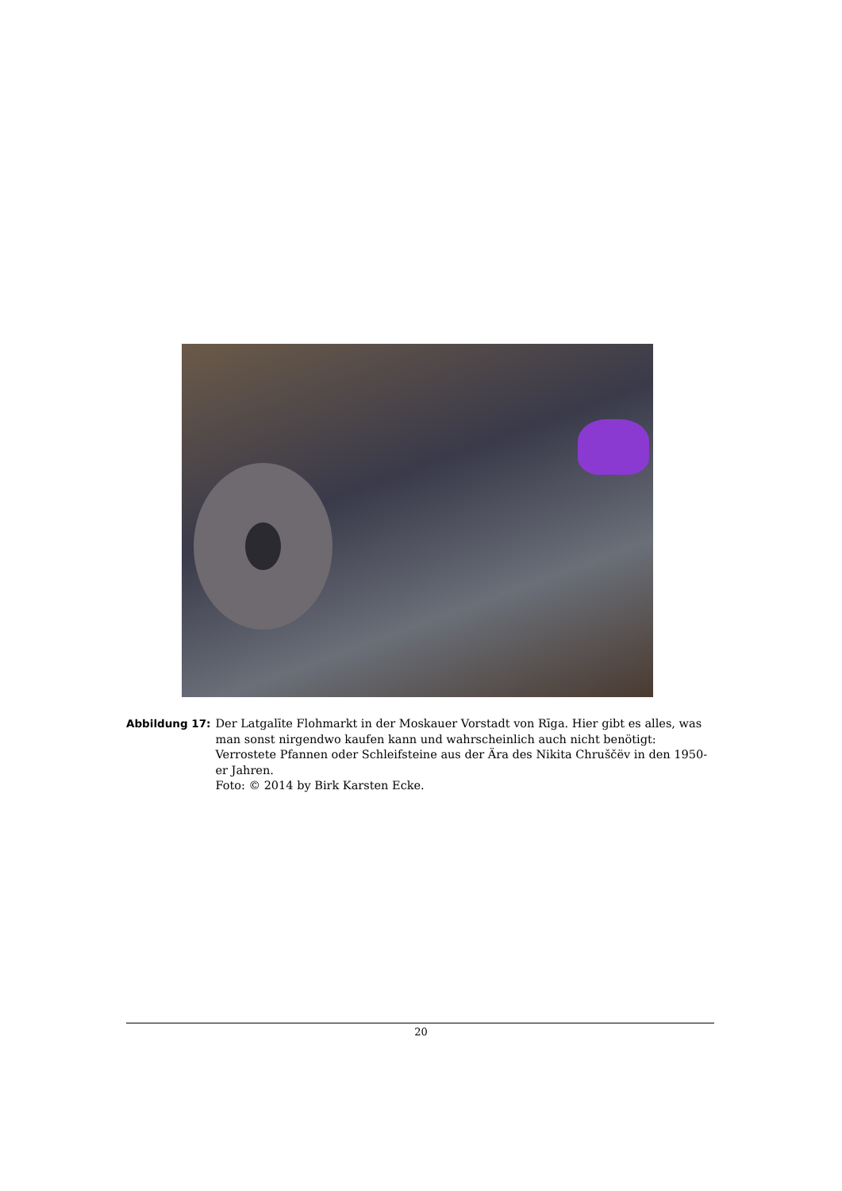Abbildung 17: Der Latgalīte Flohmarkt in der Moskauer Vorstadt von Rīga. Hier gibt es alles, was man sonst nirgendwo kaufen kann und wahrscheinlich auch nicht benötigt: Verrostete Pfannen oder Schleifsteine aus der Ära des Nikita Chruščëv in den 1950-er Jahren.
Foto: © 2014 by Birk Karsten Ecke.
20